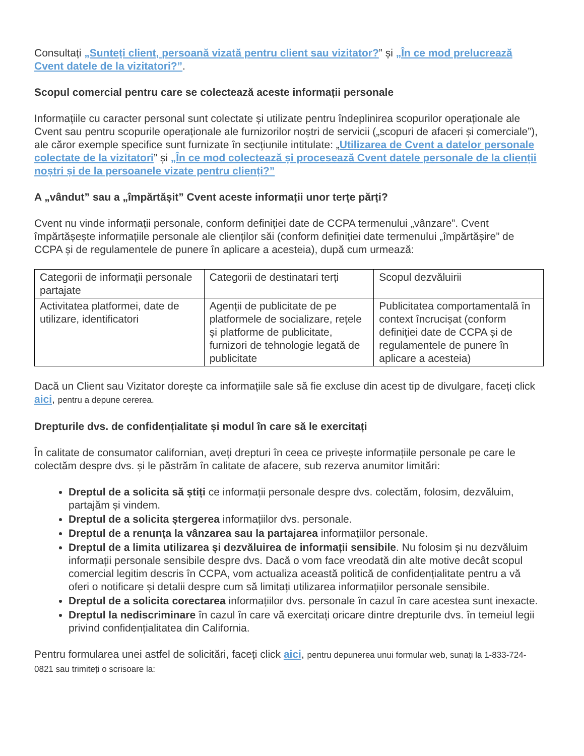Consultați „Sunteți client, persoană vizată pentru client sau vizitator?” și „În ce mod prelucrează Cvent datele de la vizitatori?”.
Scopul comercial pentru care se colectează aceste informații personale
Informațiile cu caracter personal sunt colectate și utilizate pentru îndeplinirea scopurilor operaționale ale Cvent sau pentru scopurile operaționale ale furnizorilor noștri de servicii („scopuri de afaceri și comerciale”), ale căror exemple specifice sunt furnizate în secțiunile intitulate: „Utilizarea de Cvent a datelor personale colectate de la vizitatori” și „În ce mod colectează și procesează Cvent datele personale de la clienții noștri și de la persoanele vizate pentru clienți?”
A „vândut” sau a „împărtășit” Cvent aceste informații unor terțe părți?
Cvent nu vinde informații personale, conform definiției date de CCPA termenului „vânzare”. Cvent împărtășește informațiile personale ale clienților săi (conform definiției date termenului „împărtășire” de CCPA și de regulamentele de punere în aplicare a acesteia), după cum urmează:
| Categorii de informații personale partajate | Categorii de destinatari terți | Scopul dezvăluirii |
| Activitatea platformei, date de utilizare, identificatori | Agenții de publicitate de pe platformele de socializare, rețele și platforme de publicitate, furnizori de tehnologie legată de publicitate | Publicitatea comportamentală în context încrucișat (conform definiției date de CCPA și de regulamentele de punere în aplicare a acesteia) |
Dacă un Client sau Vizitator dorește ca informațiile sale să fie excluse din acest tip de divulgare, faceți click aici, pentru a depune cererea.
Drepturile dvs. de confidențialitate și modul în care să le exercitați
În calitate de consumator californian, aveți drepturi în ceea ce privește informațiile personale pe care le colectăm despre dvs. și le păstrăm în calitate de afacere, sub rezerva anumitor limitări:
Dreptul de a solicita să știți ce informații personale despre dvs. colectăm, folosim, dezvăluim, partajăm și vindem.
Dreptul de a solicita ștergerea informațiilor dvs. personale.
Dreptul de a renunța la vânzarea sau la partajarea informațiilor personale.
Dreptul de a limita utilizarea și dezvăluirea de informații sensibile. Nu folosim și nu dezvăluim informații personale sensibile despre dvs. Dacă o vom face vreodată din alte motive decât scopul comercial legitim descris în CCPA, vom actualiza această politică de confidențialitate pentru a vă oferi o notificare și detalii despre cum să limitați utilizarea informațiilor personale sensibile.
Dreptul de a solicita corectarea informațiilor dvs. personale în cazul în care acestea sunt inexacte.
Dreptul la nediscriminare în cazul în care vă exercitați oricare dintre drepturile dvs. în temeiul legii privind confidențialitatea din California.
Pentru formularea unei astfel de solicitări, faceți click aici, pentru depunerea unui formular web, sunați la 1-833-724-0821 sau trimiteți o scrisoare la: